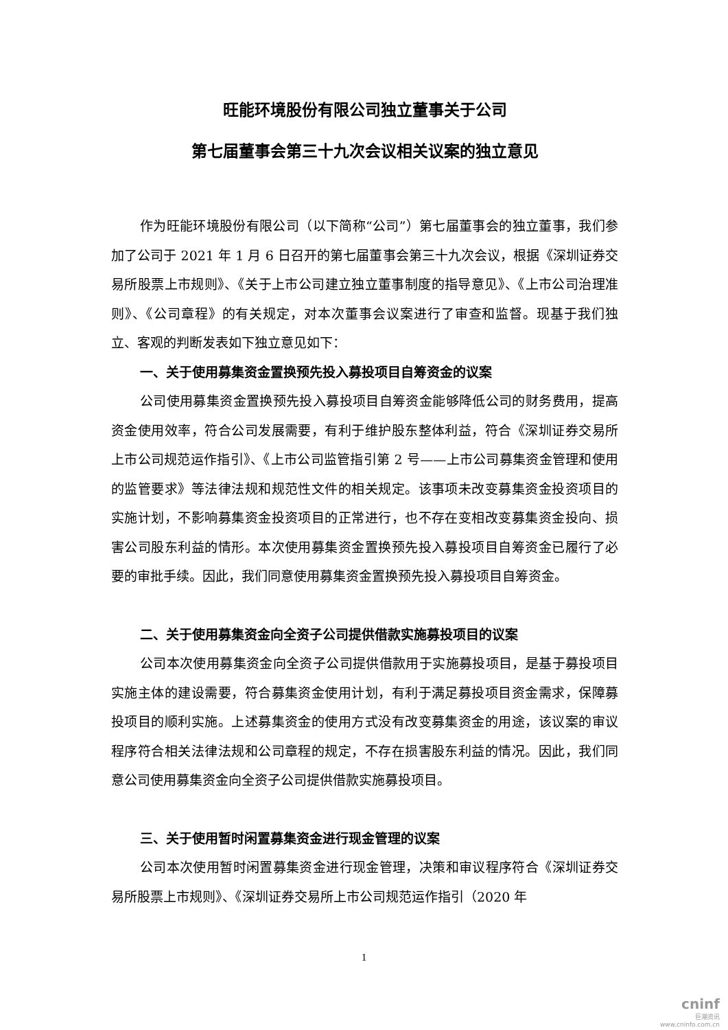旺能环境股份有限公司独立董事关于公司
第七届董事会第三十九次会议相关议案的独立意见
作为旺能环境股份有限公司（以下简称“公司”）第七届董事会的独立董事，我们参加了公司于 2021 年 1 月 6 日召开的第七届董事会第三十九次会议，根据《深圳证券交易所股票上市规则》、《关于上市公司建立独立董事制度的指导意见》、《上市公司治理准则》、《公司章程》的有关规定，对本次董事会议案进行了审查和监督。现基于我们独立、客观的判断发表如下独立意见如下：
一、关于使用募集资金置换预先投入募投项目自筹资金的议案
公司使用募集资金置换预先投入募投项目自筹资金能够降低公司的财务费用，提高资金使用效率，符合公司发展需要，有利于维护股东整体利益，符合《深圳证券交易所上市公司规范运作指引》、《上市公司监管指引第 2 号——上市公司募集资金管理和使用的监管要求》等法律法规和规范性文件的相关规定。该事项未改变募集资金投资项目的实施计划，不影响募集资金投资项目的正常进行，也不存在变相改变募集资金投向、损害公司股东利益的情形。本次使用募集资金置换预先投入募投项目自筹资金已履行了必要的审批手续。因此，我们同意使用募集资金置换预先投入募投项目自筹资金。
二、关于使用募集资金向全资子公司提供借款实施募投项目的议案
公司本次使用募集资金向全资子公司提供借款用于实施募投项目，是基于募投项目实施主体的建设需要，符合募集资金使用计划，有利于满足募投项目资金需求，保障募投项目的顺利实施。上述募集资金的使用方式没有改变募集资金的用途，该议案的审议程序符合相关法律法规和公司章程的规定，不存在损害股东利益的情况。因此，我们同意公司使用募集资金向全资子公司提供借款实施募投项目。
三、关于使用暂时闲置募集资金进行现金管理的议案
公司本次使用暂时闲置募集资金进行现金管理，决策和审议程序符合《深圳证券交易所股票上市规则》、《深圳证券交易所上市公司规范运作指引（2020 年
1
cninf
巨潮资讯
www.cninfo.com.cn